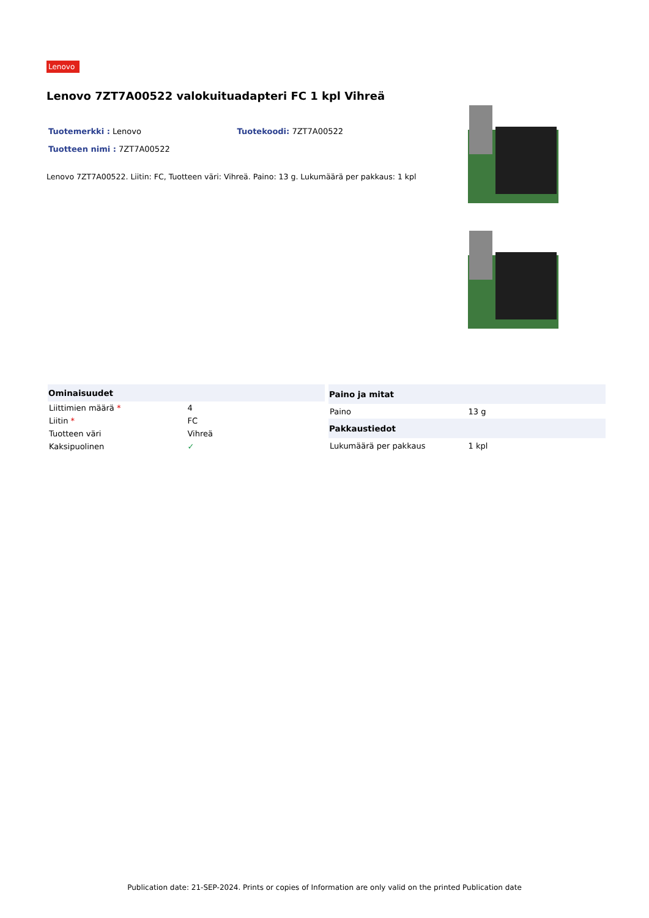Lenovo
Lenovo 7ZT7A00522 valokuituadapteri FC 1 kpl Vihreä
Tuotemerkki : Lenovo Tuotekoodi: 7ZT7A00522
Tuotteen nimi : 7ZT7A00522
Lenovo 7ZT7A00522. Liitin: FC, Tuotteen väri: Vihreä. Paino: 13 g. Lukumäärä per pakkaus: 1 kpl
| Ominaisuudet | |
| --- | --- |
| Liittimien määrä * | 4 |
| Liitin * | FC |
| Tuotteen väri | Vihreä |
| Kaksipuolinen | ✓ |
| Paino ja mitat | |
| --- | --- |
| Paino | 13 g |
| Pakkaustiedot | |
| Lukumäärä per pakkaus | 1 kpl |
Publication date: 21-SEP-2024. Prints or copies of Information are only valid on the printed Publication date